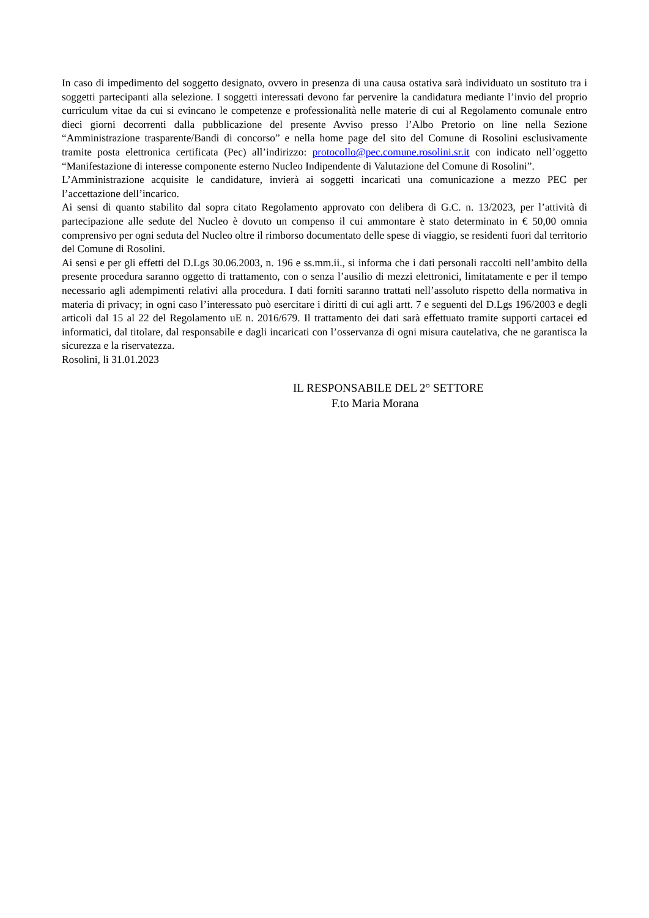In caso di impedimento del soggetto designato, ovvero in presenza di una causa ostativa sarà individuato un sostituto tra i soggetti partecipanti alla selezione. I soggetti interessati devono far pervenire la candidatura mediante l’invio del proprio curriculum vitae da cui si evincano le competenze e professionalità nelle materie di cui al Regolamento comunale entro dieci giorni decorrenti dalla pubblicazione del presente Avviso presso l’Albo Pretorio on line nella Sezione “Amministrazione trasparente/Bandi di concorso” e nella home page del sito del Comune di Rosolini esclusivamente tramite posta elettronica certificata (Pec) all’indirizzo: protocollo@pec.comune.rosolini.sr.it con indicato nell’oggetto “Manifestazione di interesse componente esterno Nucleo Indipendente di Valutazione del Comune di Rosolini”.
L’Amministrazione acquisite le candidature, invierà ai soggetti incaricati una comunicazione a mezzo PEC per l’accettazione dell’incarico.
Ai sensi di quanto stabilito dal sopra citato Regolamento approvato con delibera di G.C. n. 13/2023, per l’attività di partecipazione alle sedute del Nucleo è dovuto un compenso il cui ammontare è stato determinato in € 50,00 omnia comprensivo per ogni seduta del Nucleo oltre il rimborso documentato delle spese di viaggio, se residenti fuori dal territorio del Comune di Rosolini.
Ai sensi e per gli effetti del D.Lgs 30.06.2003, n. 196 e ss.mm.ii., si informa che i dati personali raccolti nell’ambito della presente procedura saranno oggetto di trattamento, con o senza l’ausilio di mezzi elettronici, limitatamente e per il tempo necessario agli adempimenti relativi alla procedura. I dati forniti saranno trattati nell’assoluto rispetto della normativa in materia di privacy; in ogni caso l’interessato può esercitare i diritti di cui agli artt. 7 e seguenti del D.Lgs 196/2003 e degli articoli dal 15 al 22 del Regolamento uE n. 2016/679. Il trattamento dei dati sarà effettuato tramite supporti cartacei ed informatici, dal titolare, dal responsabile e dagli incaricati con l’osservanza di ogni misura cautelativa, che ne garantisca la sicurezza e la riservatezza.
Rosolini, li 31.01.2023
IL RESPONSABILE DEL 2° SETTORE
F.to Maria Morana